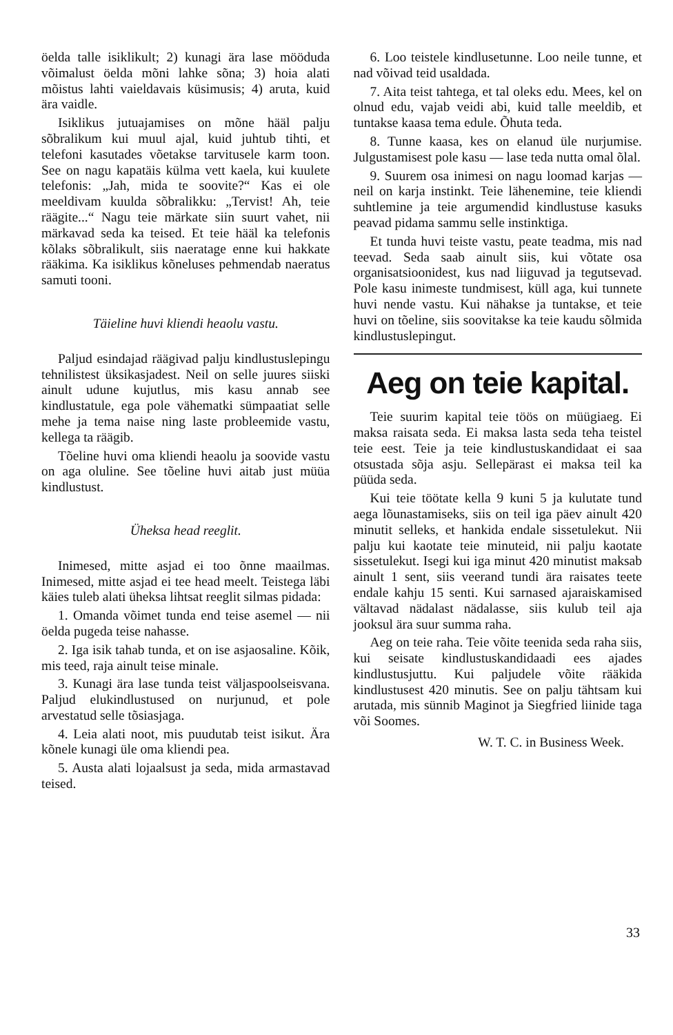öelda talle isiklikult; 2) kunagi ära lase mööduda võimalust öelda mõni lahke sõna; 3) hoia alati mõistus lahti vaieldavais küsimusis; 4) aruta, kuid ära vaidle.
Isiklikus jutuajamises on mõne hääl palju sõbralikum kui muul ajal, kuid juhtub tihti, et telefoni kasutades võetakse tarvitusele karm toon. See on nagu kapatäis külma vett kaela, kui kuulete telefonis: „Jah, mida te soovite?“ Kas ei ole meeldivam kuulda sõbralikku: „Tervist! Ah, teie räägite...“ Nagu teie märkate siin suurt vahet, nii märkavad seda ka teised. Et teie hääl ka telefonis kõlaks sõbralikult, siis naeratage enne kui hakkate rääkima. Ka isiklikus kõneluses pehmendab naeratus samuti tooni.
Täieline huvi kliendi heaolu vastu.
Paljud esindajad räägivad palju kindlustuslepingu tehnilistest üksikasjadest. Neil on selle juures siiski ainult udune kujutlus, mis kasu annab see kindlustatule, ega pole vähematki sümpaatiat selle mehe ja tema naise ning laste probleemide vastu, kellega ta räägib.
Tõeline huvi oma kliendi heaolu ja soovide vastu on aga oluline. See tõeline huvi aitab just müüa kindlustust.
Üheksa head reeglit.
Inimesed, mitte asjad ei too õnne maailmas. Inimesed, mitte asjad ei tee head meelt. Teistega läbi käies tuleb alati üheksa lihtsat reeglit silmas pidada:
1. Omanda võimet tunda end teise asemel — nii öelda pugeda teise nahasse.
2. Iga isik tahab tunda, et on ise asjaosaline. Kõik, mis teed, raja ainult teise minale.
3. Kunagi ära lase tunda teist väljaspoolseisvana. Paljud elukindlustused on nurjunud, et pole arvestatud selle tõsiasjaga.
4. Leia alati noot, mis puudutab teist isikut. Ära kõnele kunagi üle oma kliendi pea.
5. Austa alati lojaalsust ja seda, mida armastavad teised.
6. Loo teistele kindlusetunne. Loo neile tunne, et nad võivad teid usaldada.
7. Aita teist tahtega, et tal oleks edu. Mees, kel on olnud edu, vajab veidi abi, kuid talle meeldib, et tuntakse kaasa tema edule. Õhuta teda.
8. Tunne kaasa, kes on elanud üle nurjumise. Julgustamisest pole kasu — lase teda nutta omal õlal.
9. Suurem osa inimesi on nagu loomad karjas — neil on karja instinkt. Teie lähenemine, teie kliendi suhtlemine ja teie argumendid kindlustuse kasuks peavad pidama sammu selle instinktiga.
Et tunda huvi teiste vastu, peate teadma, mis nad teevad. Seda saab ainult siis, kui võtate osa organisatsioonidest, kus nad liiguvad ja tegutsevad. Pole kasu inimeste tundmisest, küll aga, kui tunnete huvi nende vastu. Kui nähakse ja tuntakse, et teie huvi on tõeline, siis soovitakse ka teie kaudu sõlmida kindlustuslepingut.
Aeg on teie kapital.
Teie suurim kapital teie töös on müügiaeg. Ei maksa raisata seda. Ei maksa lasta seda teha teistel teie eest. Teie ja teie kindlustuskandidaat ei saa otsustada sõja asju. Sellepärast ei maksa teil ka püüda seda.
Kui teie töötate kella 9 kuni 5 ja kulutate tund aega lõunastamiseks, siis on teil iga päev ainult 420 minutit selleks, et hankida endale sissetulekut. Nii palju kui kaotate teie minuteid, nii palju kaotate sissetulekut. Isegi kui iga minut 420 minutist maksab ainult 1 sent, siis veerand tundi ära raisates teete endale kahju 15 senti. Kui sarnased ajaraiskamised vältavad nädalast nädalasse, siis kulub teil aja jooksul ära suur summa raha.
Aeg on teie raha. Teie võite teenida seda raha siis, kui seisate kindlustuskandidaadi ees ajades kindlustusjuttu. Kui paljudele võite rääkida kindlustusest 420 minutis. See on palju tähtsam kui arutada, mis sünnib Maginot ja Siegfried liinide taga või Soomes.
W. T. C. in Business Week.
33